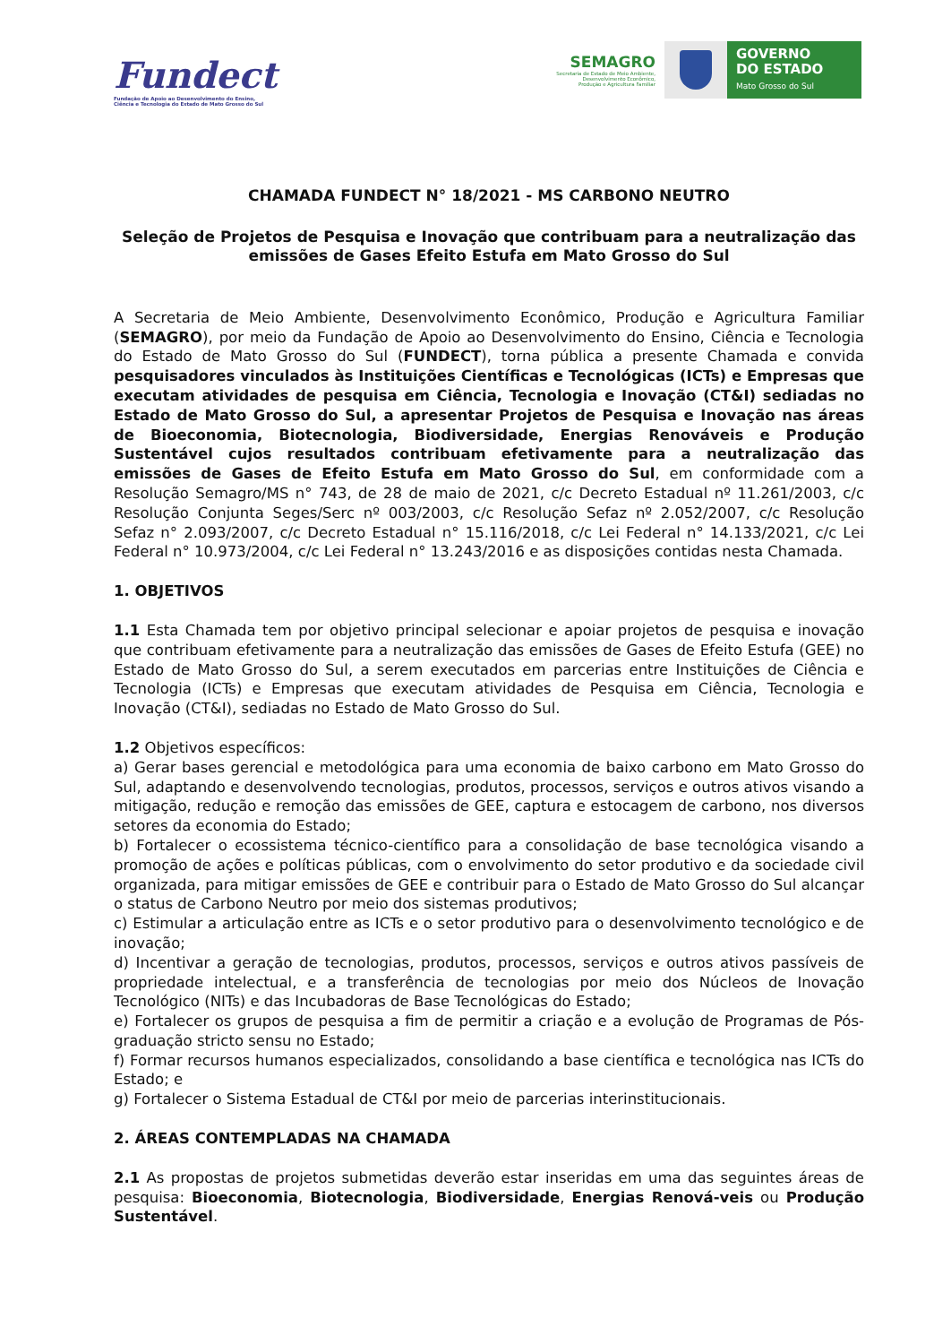Fundect
Fundação de Apoio ao Desenvolvimento do Ensino,
Ciência e Tecnologia do Estado de Mato Grosso do Sul
SEMAGRO
Secretaria de Estado de Meio Ambiente,
Desenvolvimento Econômico,
Produção e Agricultura Familiar
GOVERNO
DO ESTADO
Mato Grosso do Sul
CHAMADA FUNDECT N° 18/2021 - MS CARBONO NEUTRO
Seleção de Projetos de Pesquisa e Inovação que contribuam para a neutralização das emissões de Gases Efeito Estufa em Mato Grosso do Sul
A Secretaria de Meio Ambiente, Desenvolvimento Econômico, Produção e Agricultura Familiar (SEMAGRO), por meio da Fundação de Apoio ao Desenvolvimento do Ensino, Ciência e Tecnologia do Estado de Mato Grosso do Sul (FUNDECT), torna pública a presente Chamada e convida pesquisadores vinculados às Instituições Científicas e Tecnológicas (ICTs) e Empresas que executam atividades de pesquisa em Ciência, Tecnologia e Inovação (CT&I) sediadas no Estado de Mato Grosso do Sul, a apresentar Projetos de Pesquisa e Inovação nas áreas de Bioeconomia, Biotecnologia, Biodiversidade, Energias Renováveis e Produção Sustentável cujos resultados contribuam efetivamente para a neutralização das emissões de Gases de Efeito Estufa em Mato Grosso do Sul, em conformidade com a Resolução Semagro/MS n° 743, de 28 de maio de 2021, c/c Decreto Estadual nº 11.261/2003, c/c Resolução Conjunta Seges/Serc nº 003/2003, c/c Resolução Sefaz nº 2.052/2007, c/c Resolução Sefaz n° 2.093/2007, c/c Decreto Estadual n° 15.116/2018, c/c Lei Federal n° 14.133/2021, c/c Lei Federal n° 10.973/2004, c/c Lei Federal n° 13.243/2016 e as disposições contidas nesta Chamada.
1. OBJETIVOS
1.1 Esta Chamada tem por objetivo principal selecionar e apoiar projetos de pesquisa e inovação que contribuam efetivamente para a neutralização das emissões de Gases de Efeito Estufa (GEE) no Estado de Mato Grosso do Sul, a serem executados em parcerias entre Instituições de Ciência e Tecnologia (ICTs) e Empresas que executam atividades de Pesquisa em Ciência, Tecnologia e Inovação (CT&I), sediadas no Estado de Mato Grosso do Sul.
1.2 Objetivos específicos:
a) Gerar bases gerencial e metodológica para uma economia de baixo carbono em Mato Grosso do Sul, adaptando e desenvolvendo tecnologias, produtos, processos, serviços e outros ativos visando a mitigação, redução e remoção das emissões de GEE, captura e estocagem de carbono, nos diversos setores da economia do Estado;
b) Fortalecer o ecossistema técnico-científico para a consolidação de base tecnológica visando a promoção de ações e políticas públicas, com o envolvimento do setor produtivo e da sociedade civil organizada, para mitigar emissões de GEE e contribuir para o Estado de Mato Grosso do Sul alcançar o status de Carbono Neutro por meio dos sistemas produtivos;
c) Estimular a articulação entre as ICTs e o setor produtivo para o desenvolvimento tecnológico e de inovação;
d) Incentivar a geração de tecnologias, produtos, processos, serviços e outros ativos passíveis de propriedade intelectual, e a transferência de tecnologias por meio dos Núcleos de Inovação Tecnológico (NITs) e das Incubadoras de Base Tecnológicas do Estado;
e) Fortalecer os grupos de pesquisa a fim de permitir a criação e a evolução de Programas de Pós-graduação stricto sensu no Estado;
f) Formar recursos humanos especializados, consolidando a base científica e tecnológica nas ICTs do Estado; e
g) Fortalecer o Sistema Estadual de CT&I por meio de parcerias interinstitucionais.
2. ÁREAS CONTEMPLADAS NA CHAMADA
2.1 As propostas de projetos submetidas deverão estar inseridas em uma das seguintes áreas de pesquisa: Bioeconomia, Biotecnologia, Biodiversidade, Energias Renová-veis ou Produção Sustentável.